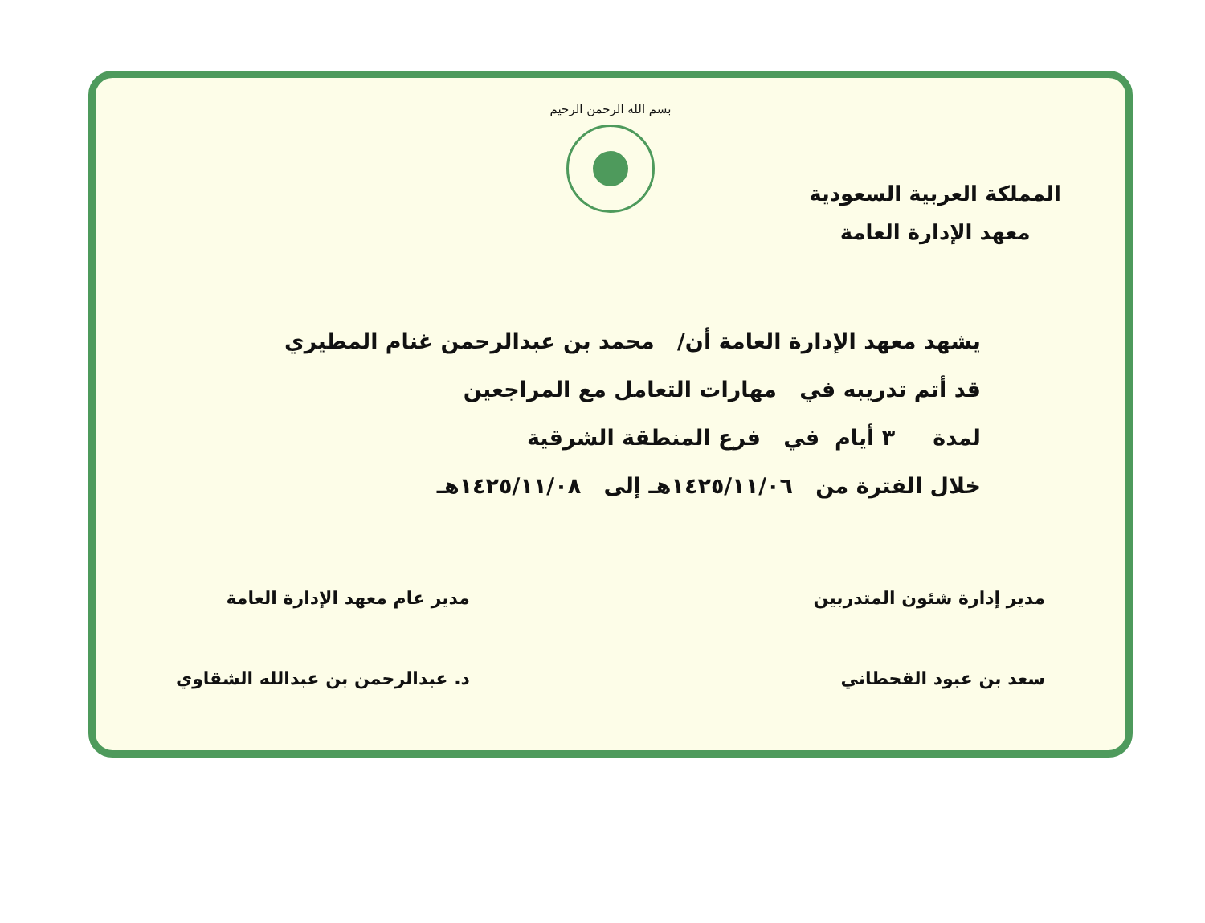بسم الله الرحمن الرحيم
المملكة العربية السعودية
معهد الإدارة العامة
يشهد معهد الإدارة العامة أن/ محمد بن عبدالرحمن غنام المطيري
قد أتم تدريبه في مهارات التعامل مع المراجعين
لمدة ٣ أيام في فرع المنطقة الشرقية
خلال الفترة من ١٤٢٥/١١/٠٦هـ إلى ١٤٢٥/١١/٠٨هـ
مدير إدارة شئون المتدربين
سعد بن عبود القحطاني
مدير عام معهد الإدارة العامة
د. عبدالرحمن بن عبدالله الشقاوي